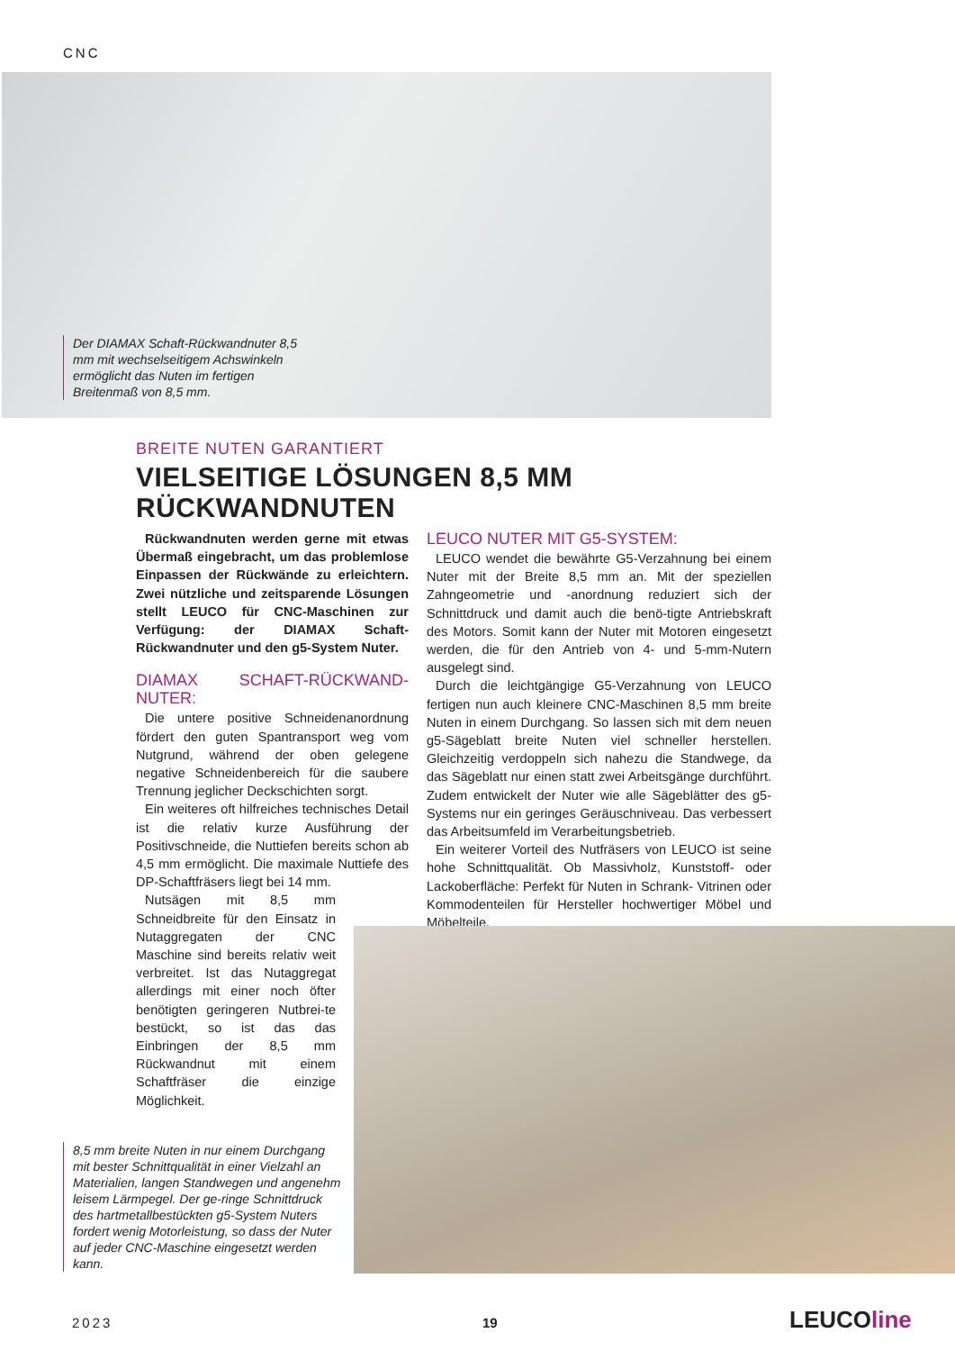CNC
Der DIAMAX Schaft-Rückwand­nuter 8,5 mm mit wechselseitigem Achswinkeln ermöglicht das Nuten im fertigen Breitenmaß von 8,5 mm.
BREITE NUTEN GARANTIERT
VIELSEITIGE LÖSUNGEN 8,5 MM RÜCKWANDNUTEN
Rückwandnuten werden gerne mit etwas Übermaß eingebracht, um das problemlose Einpassen der Rückwände zu erleichtern. Zwei nützliche und zeitsparende Lösungen stellt LEUCO für CNC-Maschinen zur Verfügung: der DIAMAX Schaft-Rückwandnuter und den g5-System Nuter.
DIAMAX SCHAFT-RÜCKWAND-NUTER:
Die untere positive Schneidenanordnung fördert den guten Spantransport weg vom Nutgrund, während der oben gelegene negative Schneidenbereich für die saubere Trennung jeglicher Deckschichten sorgt.
Ein weiteres oft hilfreiches technisches Detail ist die relativ kurze Ausführung der Positivschneide, die Nuttiefen bereits schon ab 4,5 mm ermöglicht. Die maximale Nuttiefe des DP-Schaftfräsers liegt bei 14 mm.
Nutsägen mit 8,5 mm Schneidbreite für den Einsatz in Nutaggregaten der CNC Maschine sind bereits relativ weit verbreitet. Ist das Nutaggregat allerdings mit einer noch öfter benötigten geringeren Nutbrei-te bestückt, so ist das das Einbringen der 8,5 mm Rückwandnut mit einem Schaftfräser die einzige Möglichkeit.
LEUCO NUTER MIT G5-SYSTEM:
LEUCO wendet die bewährte G5-Verzahnung bei einem Nuter mit der Breite 8,5 mm an. Mit der speziellen Zahngeometrie und -anordnung reduziert sich der Schnittdruck und damit auch die benö-tigte Antriebskraft des Motors. Somit kann der Nuter mit Motoren eingesetzt werden, die für den Antrieb von 4- und 5-mm-Nutern ausgelegt sind.
Durch die leichtgängige G5-Verzahnung von LEUCO fertigen nun auch kleinere CNC-Maschinen 8,5 mm breite Nuten in einem Durchgang. So lassen sich mit dem neuen g5-Sägeblatt breite Nuten viel schneller herstellen. Gleichzeitig verdoppeln sich nahezu die Standwege, da das Sägeblatt nur einen statt zwei Arbeitsgänge durchführt. Zudem entwickelt der Nuter wie alle Sägeblätter des g5-Systems nur ein geringes Geräuschniveau. Das verbessert das Arbeitsumfeld im Verarbeitungsbetrieb.
Ein weiterer Vorteil des Nutfräsers von LEUCO ist seine hohe Schnittqualität. Ob Massivholz, Kunststoff- oder Lackoberfläche: Perfekt für Nuten in Schrank- Vitrinen oder Kommodenteilen für Hersteller hochwertiger Möbel und Möbelteile.
8,5 mm breite Nuten in nur einem Durchgang mit bester Schnittqualität in einer Vielzahl an Materialien, langen Standwegen und angenehm leisem Lärmpegel. Der ge-ringe Schnittdruck des hartmetallbestückten g5-System Nuters fordert wenig Motorleistung, so dass der Nuter auf jeder CNC-Maschine eingesetzt werden kann.
2023 19 LEUCOline